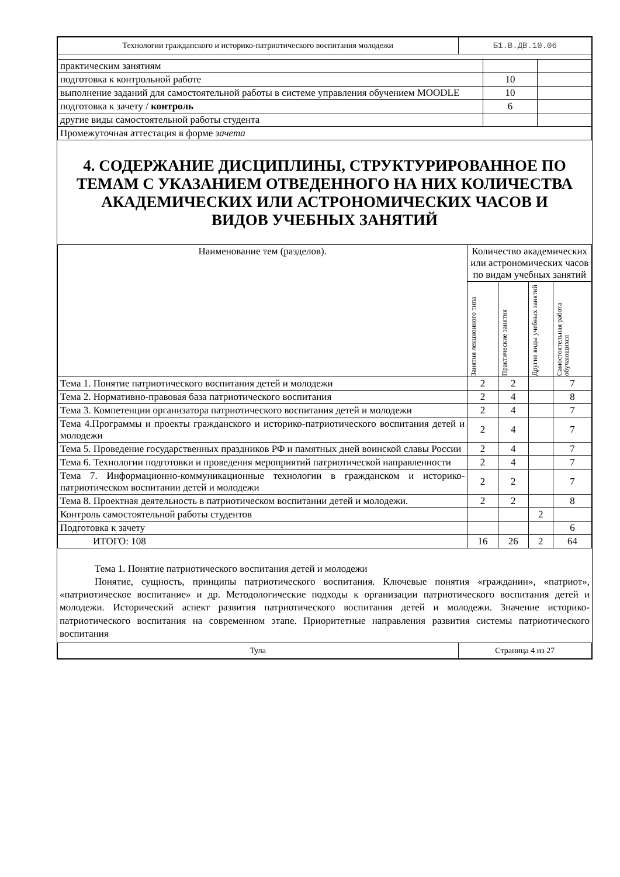| Технологии гражданского и историко-патриотического воспитания молодежи | Б1.В.ДВ.10.06 |
| практическим занятиям | | |
| подготовка к контрольной работе | 10 | |
| выполнение заданий для самостоятельной работы в системе управления обучением MOODLE | 10 | |
| подготовка к зачету / контроль | 6 | |
| другие виды самостоятельной работы студента | | |
| Промежуточная аттестация в форме зачета | | |
4. СОДЕРЖАНИЕ ДИСЦИПЛИНЫ, СТРУКТУРИРОВАННОЕ ПО ТЕМАМ С УКАЗАНИЕМ ОТВЕДЕННОГО НА НИХ КОЛИЧЕСТВА АКАДЕМИЧЕСКИХ ИЛИ АСТРОНОМИЧЕСКИХ ЧАСОВ И ВИДОВ УЧЕБНЫХ ЗАНЯТИЙ
| Наименование тем (разделов). | Количество академических или астрономических часов по видам учебных занятий | | | |
| --- | --- | --- | --- | --- |
| | Занятия лекционного типа | Практические занятия | Другие виды учебных занятий | Самостоятельная работа обучающихся |
| Тема 1. Понятие патриотического воспитания детей и молодежи | 2 | 2 | | 7 |
| Тема 2. Нормативно-правовая база патриотического воспитания | 2 | 4 | | 8 |
| Тема 3. Компетенции организатора патриотического воспитания детей и молодежи | 2 | 4 | | 7 |
| Тема 4.Программы и проекты гражданского и историко-патриотического воспитания детей и молодежи | 2 | 4 | | 7 |
| Тема 5. Проведение государственных праздников РФ и памятных дней воинской славы России | 2 | 4 | | 7 |
| Тема 6. Технологии подготовки и проведения мероприятий патриотической направленности | 2 | 4 | | 7 |
| Тема 7. Информационно-коммуникационные технологии в гражданском и историко-патриотическом воспитании детей и молодежи | 2 | 2 | | 7 |
| Тема 8. Проектная деятельность в патриотическом воспитании детей и молодежи. | 2 | 2 | | 8 |
| Контроль самостоятельной работы студентов | | | 2 | |
| Подготовка к зачету | | | | 6 |
| ИТОГО: 108 | 16 | 26 | 2 | 64 |
Тема 1. Понятие патриотического воспитания детей и молодежи
Понятие, сущность, принципы патриотического воспитания. Ключевые понятия «гражданин», «патриот», «патриотическое воспитание» и др. Методологические подходы к организации патриотического воспитания детей и молодежи. Исторический аспект развития патриотического воспитания детей и молодежи. Значение историко-патриотического воспитания на современном этапе. Приоритетные направления развития системы патриотического воспитания
| Тула | Страница 4 из 27 |